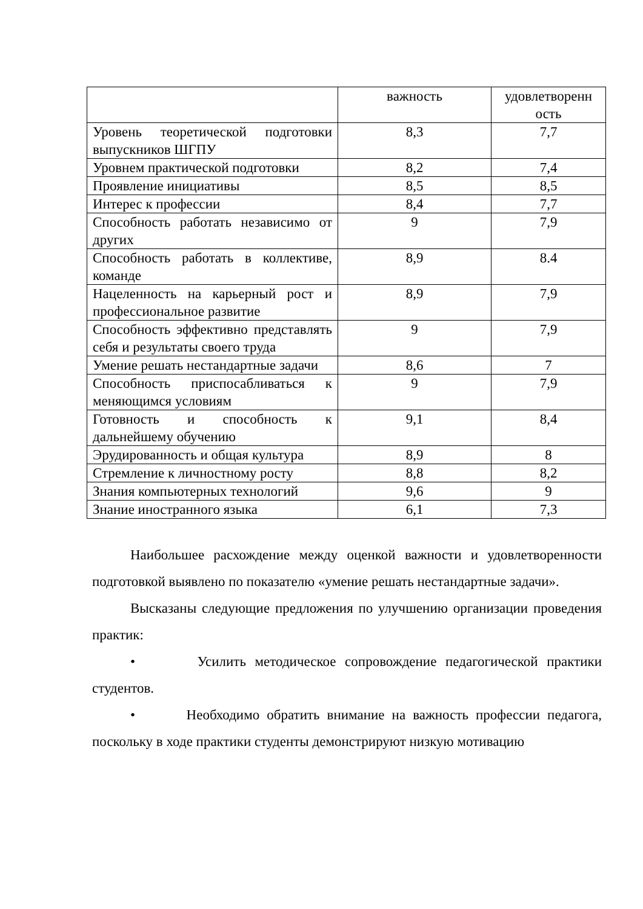| | важность | удовлетворенн ость |
| Уровень теоретической подготовки выпускников ШГПУ | 8,3 | 7,7 |
| Уровнем практической подготовки | 8,2 | 7,4 |
| Проявление инициативы | 8,5 | 8,5 |
| Интерес к профессии | 8,4 | 7,7 |
| Способность работать независимо от других | 9 | 7,9 |
| Способность работать в коллективе, команде | 8,9 | 8.4 |
| Нацеленность на карьерный рост и профессиональное развитие | 8,9 | 7,9 |
| Способность эффективно представлять себя и результаты своего труда | 9 | 7,9 |
| Умение решать нестандартные задачи | 8,6 | 7 |
| Способность приспосабливаться к меняющимся условиям | 9 | 7,9 |
| Готовность и способность к дальнейшему обучению | 9,1 | 8,4 |
| Эрудированность и общая культура | 8,9 | 8 |
| Стремление к личностному росту | 8,8 | 8,2 |
| Знания компьютерных технологий | 9,6 | 9 |
| Знание иностранного языка | 6,1 | 7,3 |
Наибольшее расхождение между оценкой важности и удовлетворенности подготовкой выявлено по показателю «умение решать нестандартные задачи».
Высказаны следующие предложения по улучшению организации проведения практик:
• Усилить методическое сопровождение педагогической практики студентов.
• Необходимо обратить внимание на важность профессии педагога, поскольку в ходе практики студенты демонстрируют низкую мотивацию